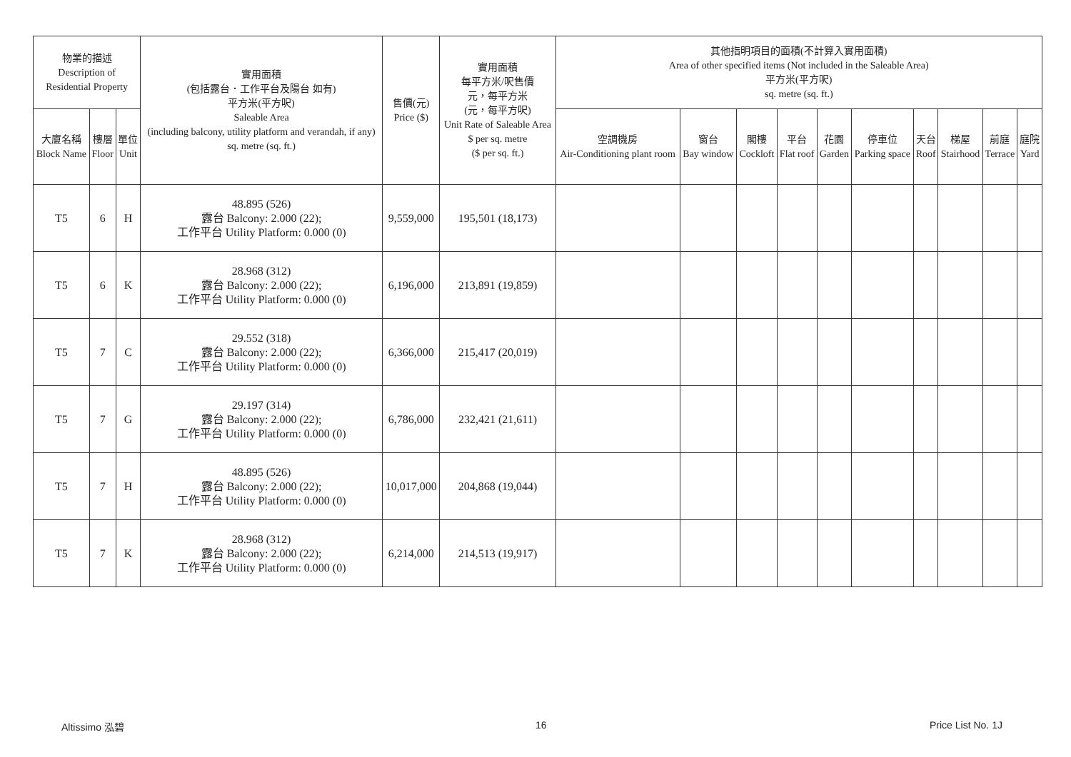| 物業的描述 Description of Residential Property | | | 實用面積 (包括露台．工作平台及陽台 如有) 平方米(平方呎) Saleable Area (including balcony, utility platform and verandah, if any) sq. metre (sq. ft.) | 售價(元) Price ($) | 實用面積 每平方米/呎售價 元，每平方米 (元，每平方呎) Unit Rate of Saleable Area $ per sq. metre ($ per sq. ft.) | 其他指明項目的面積(不計算入實用面積) Area of other specified items (Not included in the Saleable Area) 平方米(平方呎) sq. metre (sq. ft.) | | | | | | | | | |
| --- | --- | --- | --- | --- | --- | --- | --- | --- | --- | --- | --- | --- | --- | --- | --- |
| 大廈名稱 Block Name | 樓層 Floor | 單位 Unit | | | | 空調機房 Air-Conditioning plant room | 窗台 Bay window | 閣樓 Cockloft | 平台 Flat roof | 花園 Garden | 停車位 Parking space | 天台 Roof | 梯屋 Stairhood | 前庭 Terrace | 庭院 Yard |
| T5 | 6 | H | 48.895 (526) 露台 Balcony: 2.000 (22); 工作平台 Utility Platform: 0.000 (0) | 9,559,000 | 195,501 (18,173) | | | | | | | | | | |
| T5 | 6 | K | 28.968 (312) 露台 Balcony: 2.000 (22); 工作平台 Utility Platform: 0.000 (0) | 6,196,000 | 213,891 (19,859) | | | | | | | | | | |
| T5 | 7 | C | 29.552 (318) 露台 Balcony: 2.000 (22); 工作平台 Utility Platform: 0.000 (0) | 6,366,000 | 215,417 (20,019) | | | | | | | | | | |
| T5 | 7 | G | 29.197 (314) 露台 Balcony: 2.000 (22); 工作平台 Utility Platform: 0.000 (0) | 6,786,000 | 232,421 (21,611) | | | | | | | | | | |
| T5 | 7 | H | 48.895 (526) 露台 Balcony: 2.000 (22); 工作平台 Utility Platform: 0.000 (0) | 10,017,000 | 204,868 (19,044) | | | | | | | | | | |
| T5 | 7 | K | 28.968 (312) 露台 Balcony: 2.000 (22); 工作平台 Utility Platform: 0.000 (0) | 6,214,000 | 214,513 (19,917) | | | | | | | | | | |
Altissimo 泓碧 16 Price List No. 1J